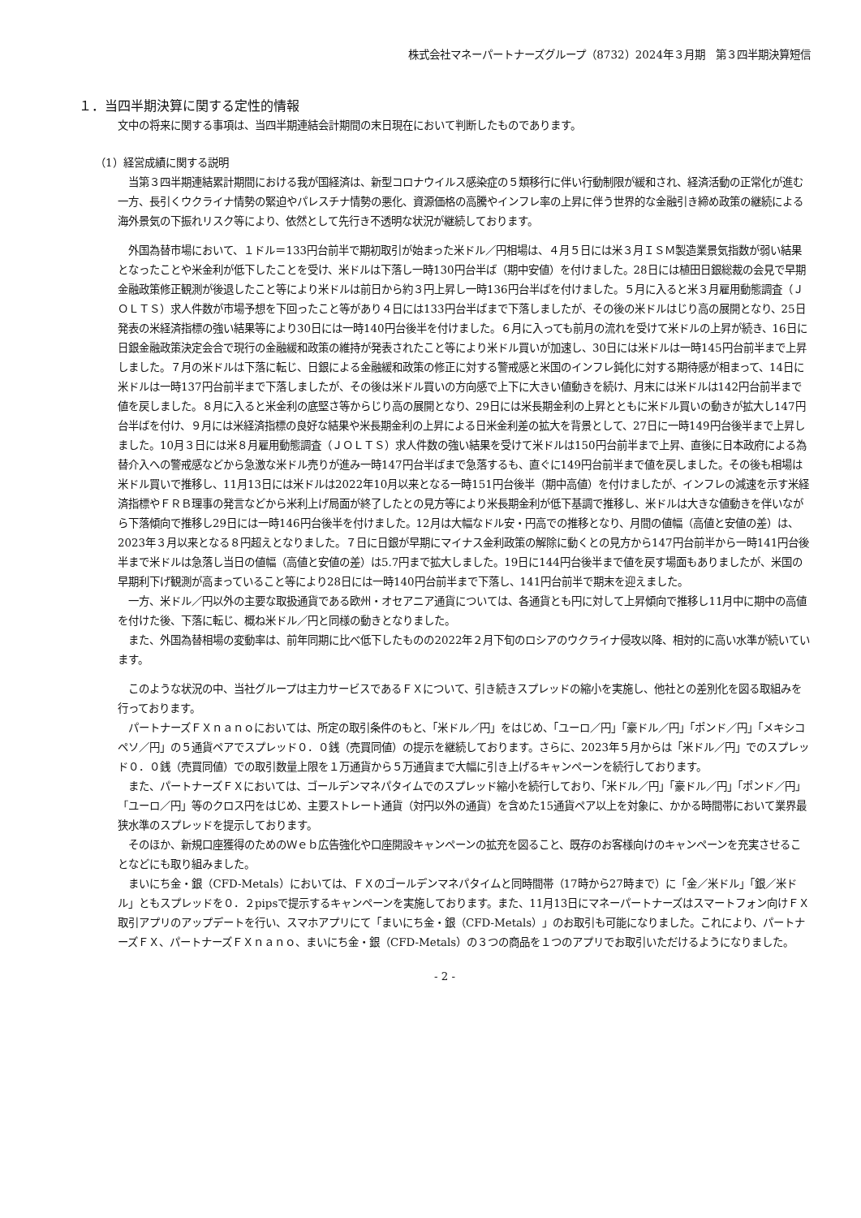株式会社マネーパートナーズグループ（8732）2024年３月期　第３四半期決算短信
１．当四半期決算に関する定性的情報
文中の将来に関する事項は、当四半期連結会計期間の末日現在において判断したものであります。
（1）経営成績に関する説明
当第３四半期連結累計期間における我が国経済は、新型コロナウイルス感染症の５類移行に伴い行動制限が緩和され、経済活動の正常化が進む一方、長引くウクライナ情勢の緊迫やパレスチナ情勢の悪化、資源価格の高騰やインフレ率の上昇に伴う世界的な金融引き締め政策の継続による海外景気の下振れリスク等により、依然として先行き不透明な状況が継続しております。
外国為替市場において、１ドル＝133円台前半で期初取引が始まった米ドル／円相場は、４月５日には米３月ＩＳＭ製造業景気指数が弱い結果となったことや米金利が低下したことを受け、米ドルは下落し一時130円台半ば（期中安値）を付けました。28日には植田日銀総裁の会見で早期金融政策修正観測が後退したこと等により米ドルは前日から約３円上昇し一時136円台半ばを付けました。５月に入ると米３月雇用動態調査（ＪＯＬＴＳ）求人件数が市場予想を下回ったこと等があり４日には133円台半ばまで下落しましたが、その後の米ドルはじり高の展開となり、25日発表の米経済指標の強い結果等により30日には一時140円台後半を付けました。６月に入っても前月の流れを受けて米ドルの上昇が続き、16日に日銀金融政策決定会合で現行の金融緩和政策の維持が発表されたこと等により米ドル買いが加速し、30日には米ドルは一時145円台前半まで上昇しました。７月の米ドルは下落に転じ、日銀による金融緩和政策の修正に対する警戒感と米国のインフレ鈍化に対する期待感が相まって、14日に米ドルは一時137円台前半まで下落しましたが、その後は米ドル買いの方向感で上下に大きい値動きを続け、月末には米ドルは142円台前半まで値を戻しました。８月に入ると米金利の底堅さ等からじり高の展開となり、29日には米長期金利の上昇とともに米ドル買いの動きが拡大し147円台半ばを付け、９月には米経済指標の良好な結果や米長期金利の上昇による日米金利差の拡大を背景として、27日に一時149円台後半まで上昇しました。10月３日には米８月雇用動態調査（ＪＯＬＴＳ）求人件数の強い結果を受けて米ドルは150円台前半まで上昇、直後に日本政府による為替介入への警戒感などから急激な米ドル売りが進み一時147円台半ばまで急落するも、直ぐに149円台前半まで値を戻しました。その後も相場は米ドル買いで推移し、11月13日には米ドルは2022年10月以来となる一時151円台後半（期中高値）を付けましたが、インフレの減速を示す米経済指標やＦＲＢ理事の発言などから米利上げ局面が終了したとの見方等により米長期金利が低下基調で推移し、米ドルは大きな値動きを伴いながら下落傾向で推移し29日には一時146円台後半を付けました。12月は大幅なドル安・円高での推移となり、月間の値幅（高値と安値の差）は、2023年３月以来となる８円超えとなりました。７日に日銀が早期にマイナス金利政策の解除に動くとの見方から147円台前半から一時141円台後半まで米ドルは急落し当日の値幅（高値と安値の差）は5.7円まで拡大しました。19日に144円台後半まで値を戻す場面もありましたが、米国の早期利下げ観測が高まっていること等により28日には一時140円台前半まで下落し、141円台前半で期末を迎えました。
一方、米ドル／円以外の主要な取扱通貨である欧州・オセアニア通貨については、各通貨とも円に対して上昇傾向で推移し11月中に期中の高値を付けた後、下落に転じ、概ね米ドル／円と同様の動きとなりました。
また、外国為替相場の変動率は、前年同期に比べ低下したものの2022年２月下旬のロシアのウクライナ侵攻以降、相対的に高い水準が続いています。
このような状況の中、当社グループは主力サービスであるＦＸについて、引き続きスプレッドの縮小を実施し、他社との差別化を図る取組みを行っております。
パートナーズＦＸｎａｎｏにおいては、所定の取引条件のもと、「米ドル／円」をはじめ、「ユーロ／円」「豪ドル／円」「ポンド／円」「メキシコペソ／円」の５通貨ペアでスプレッド０．０銭（売買同値）の提示を継続しております。さらに、2023年５月からは「米ドル／円」でのスプレッド０．０銭（売買同値）での取引数量上限を１万通貨から５万通貨まで大幅に引き上げるキャンペーンを続行しております。
また、パートナーズＦＸにおいては、ゴールデンマネパタイムでのスプレッド縮小を続行しており、「米ドル／円」「豪ドル／円」「ポンド／円」「ユーロ／円」等のクロス円をはじめ、主要ストレート通貨（対円以外の通貨）を含めた15通貨ペア以上を対象に、かかる時間帯において業界最狭水準のスプレッドを提示しております。
そのほか、新規口座獲得のためのＷｅｂ広告強化や口座開設キャンペーンの拡充を図ること、既存のお客様向けのキャンペーンを充実させることなどにも取り組みました。
まいにち金・銀（CFD-Metals）においては、ＦＸのゴールデンマネパタイムと同時間帯（17時から27時まで）に「金／米ドル」「銀／米ドル」ともスプレッドを０．２pipsで提示するキャンペーンを実施しております。また、11月13日にマネーパートナーズはスマートフォン向けＦＸ取引アプリのアップデートを行い、スマホアプリにて「まいにち金・銀（CFD-Metals）」のお取引も可能になりました。これにより、パートナーズＦＸ、パートナーズＦＸｎａｎｏ、まいにち金・銀（CFD-Metals）の３つの商品を１つのアプリでお取引いただけるようになりました。
- 2 -